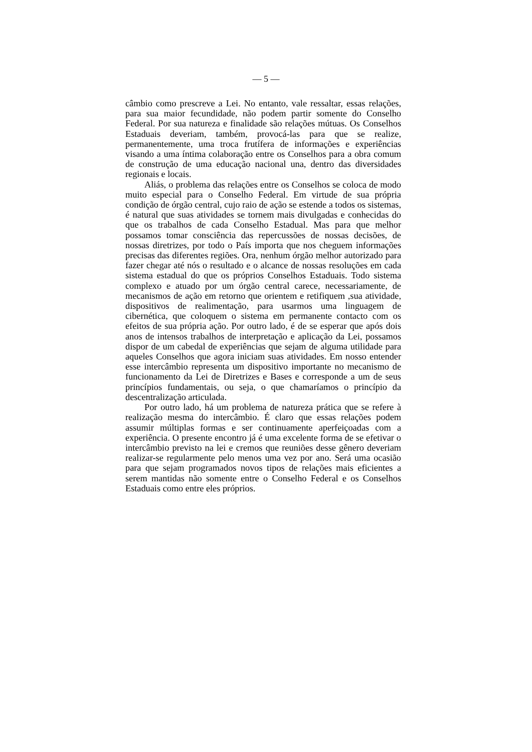— 5 —
câmbio como prescreve a Lei. No entanto, vale ressaltar, essas relações, para sua maior fecundidade, não podem partir somente do Conselho Federal. Por sua natureza e finalidade são relações mútuas. Os Conselhos Estaduais deveriam, também, provocá-las para que se realize, permanentemente, uma troca frutífera de informações e experiências visando a uma íntima colaboração entre os Conselhos para a obra comum de construção de uma educação nacional una, dentro das diversidades regionais e locais.
Aliás, o problema das relações entre os Conselhos se coloca de modo muito especial para o Conselho Federal. Em virtude de sua própria condição de órgão central, cujo raio de ação se estende a todos os sistemas, é natural que suas atividades se tornem mais divulgadas e conhecidas do que os trabalhos de cada Conselho Estadual. Mas para que melhor possamos tomar consciência das repercussões de nossas decisões, de nossas diretrizes, por todo o País importa que nos cheguem informações precisas das diferentes regiões. Ora, nenhum órgão melhor autorizado para fazer chegar até nós o resultado e o alcance de nossas resoluções em cada sistema estadual do que os próprios Conselhos Estaduais. Todo sistema complexo e atuado por um órgão central carece, necessariamente, de mecanismos de ação em retorno que orientem e retifiquem ,sua atividade, dispositivos de realimentação, para usarmos uma linguagem de cibernética, que coloquem o sistema em permanente contacto com os efeitos de sua própria ação. Por outro lado, é de se esperar que após dois anos de intensos trabalhos de interpretação e aplicação da Lei, possamos dispor de um cabedal de experiências que sejam de alguma utilidade para aqueles Conselhos que agora iniciam suas atividades. Em nosso entender esse intercâmbio representa um dispositivo importante no mecanismo de funcionamento da Lei de Diretrizes e Bases e corresponde a um de seus princípios fundamentais, ou seja, o que chamaríamos o princípio da descentralização articulada.
Por outro lado, há um problema de natureza prática que se refere à realização mesma do intercâmbio. É claro que essas relações podem assumir múltiplas formas e ser continuamente aperfeiçoadas com a experiência. O presente encontro já é uma excelente forma de se efetivar o intercâmbio previsto na lei e cremos que reuniões desse gênero deveriam realizar-se regularmente pelo menos uma vez por ano. Será uma ocasião para que sejam programados novos tipos de relações mais eficientes a serem mantidas não somente entre o Conselho Federal e os Conselhos Estaduais como entre eles próprios.